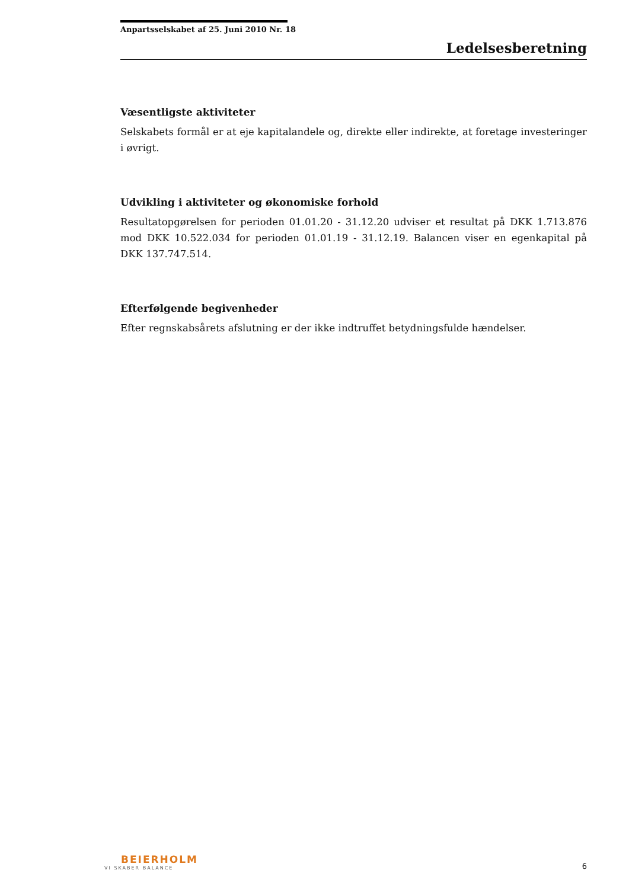Anpartsselskabet af 25. Juni 2010 Nr. 18
Ledelsesberetning
Væsentligste aktiviteter
Selskabets formål er at eje kapitalandele og, direkte eller indirekte, at foretage investeringer i øvrigt.
Udvikling i aktiviteter og økonomiske forhold
Resultatopgørelsen for perioden 01.01.20 - 31.12.20 udviser et resultat på DKK 1.713.876 mod DKK 10.522.034 for perioden 01.01.19 - 31.12.19. Balancen viser en egenkapital på DKK 137.747.514.
Efterfølgende begivenheder
Efter regnskabsårets afslutning er der ikke indtruffet betydningsfulde hændelser.
BEIERHOLM
VI SKABER BALANCE
6